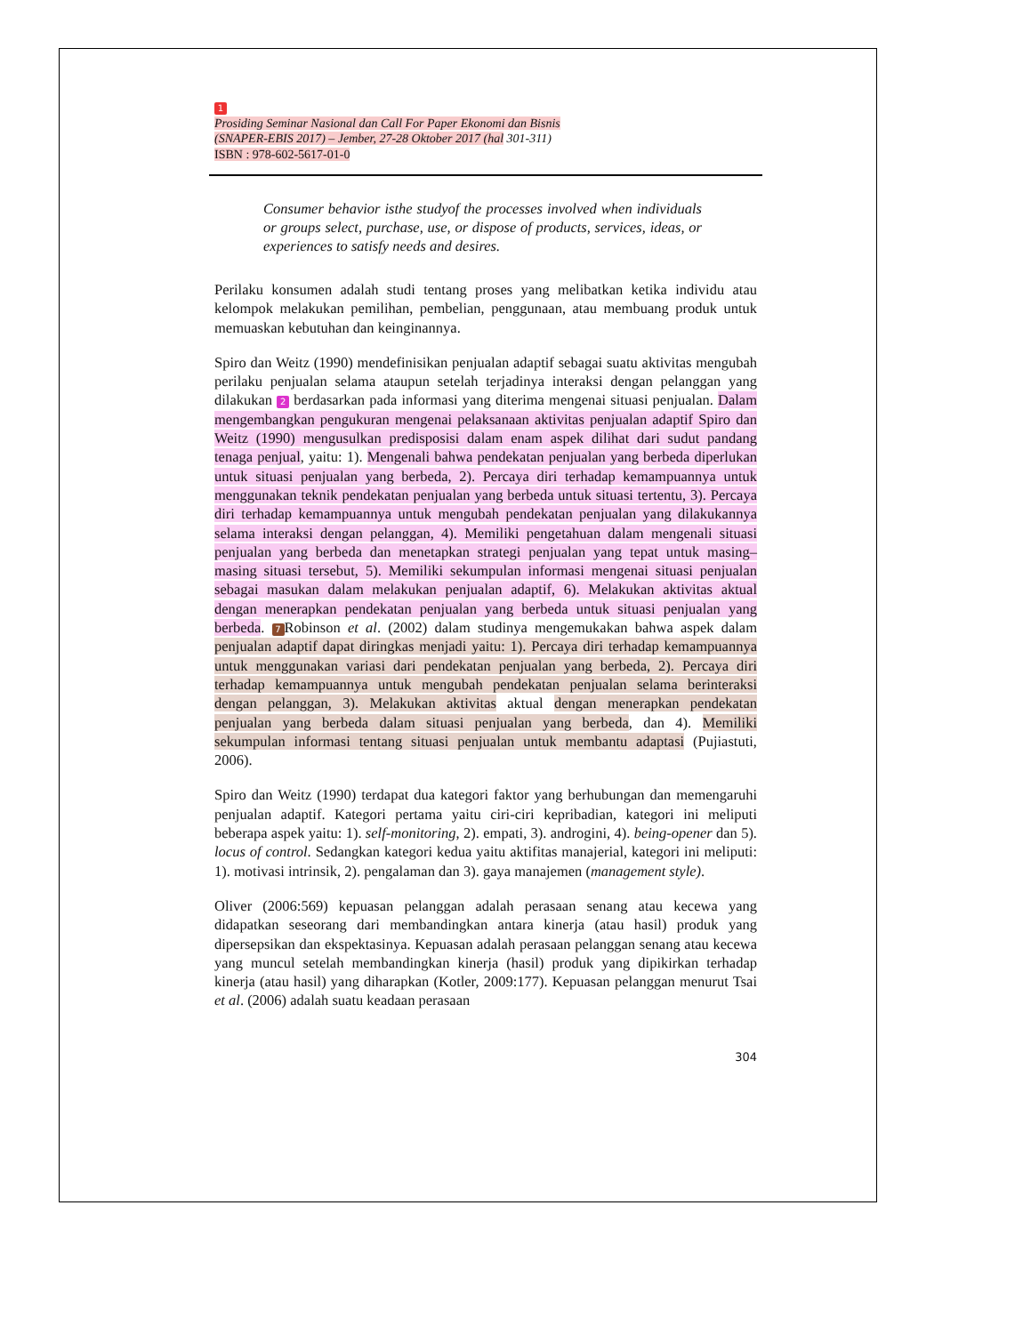1
Prosiding Seminar Nasional dan Call For Paper Ekonomi dan Bisnis
(SNAPER-EBIS 2017) – Jember, 27-28 Oktober 2017 (hal 301-311)
ISBN : 978-602-5617-01-0
Consumer behavior isthe studyof the processes involved when individuals or groups select, purchase, use, or dispose of products, services, ideas, or experiences to satisfy needs and desires.
Perilaku konsumen adalah studi tentang proses yang melibatkan ketika individu atau kelompok melakukan pemilihan, pembelian, penggunaan, atau membuang produk untuk memuaskan kebutuhan dan keinginannya.
Spiro dan Weitz (1990) mendefinisikan penjualan adaptif sebagai suatu aktivitas mengubah perilaku penjualan selama ataupun setelah terjadinya interaksi dengan pelanggan yang dilakukan 2 berdasarkan pada informasi yang diterima mengenai situasi penjualan. Dalam mengembangkan pengukuran mengenai pelaksanaan aktivitas penjualan adaptif Spiro dan Weitz (1990) mengusulkan predisposisi dalam enam aspek dilihat dari sudut pandang tenaga penjual, yaitu: 1). Mengenali bahwa pendekatan penjualan yang berbeda diperlukan untuk situasi penjualan yang berbeda, 2). Percaya diri terhadap kemampuannya untuk menggunakan teknik pendekatan penjualan yang berbeda untuk situasi tertentu, 3). Percaya diri terhadap kemampuannya untuk mengubah pendekatan penjualan yang dilakukannya selama interaksi dengan pelanggan, 4). Memiliki pengetahuan dalam mengenali situasi penjualan yang berbeda dan menetapkan strategi penjualan yang tepat untuk masing–masing situasi tersebut, 5). Memiliki sekumpulan informasi mengenai situasi penjualan sebagai masukan dalam melakukan penjualan adaptif, 6). Melakukan aktivitas aktual dengan menerapkan pendekatan penjualan yang berbeda untuk situasi penjualan yang berbeda. 7 Robinson et al. (2002) dalam studinya mengemukakan bahwa aspek dalam penjualan adaptif dapat diringkas menjadi yaitu: 1). Percaya diri terhadap kemampuannya untuk menggunakan variasi dari pendekatan penjualan yang berbeda, 2). Percaya diri terhadap kemampuannya untuk mengubah pendekatan penjualan selama berinteraksi dengan pelanggan, 3). Melakukan aktivitas aktual dengan menerapkan pendekatan penjualan yang berbeda dalam situasi penjualan yang berbeda, dan 4). Memiliki sekumpulan informasi tentang situasi penjualan untuk membantu adaptasi (Pujiastuti, 2006).
Spiro dan Weitz (1990) terdapat dua kategori faktor yang berhubungan dan memengaruhi penjualan adaptif. Kategori pertama yaitu ciri-ciri kepribadian, kategori ini meliputi beberapa aspek yaitu: 1). self-monitoring, 2). empati, 3). androgini, 4). being-opener dan 5). locus of control. Sedangkan kategori kedua yaitu aktifitas manajerial, kategori ini meliputi: 1). motivasi intrinsik, 2). pengalaman dan 3). gaya manajemen (management style).
Oliver (2006:569) kepuasan pelanggan adalah perasaan senang atau kecewa yang didapatkan seseorang dari membandingkan antara kinerja (atau hasil) produk yang dipersepsikan dan ekspektasinya. Kepuasan adalah perasaan pelanggan senang atau kecewa yang muncul setelah membandingkan kinerja (hasil) produk yang dipikirkan terhadap kinerja (atau hasil) yang diharapkan (Kotler, 2009:177). Kepuasan pelanggan menurut Tsai et al. (2006) adalah suatu keadaan perasaan
304